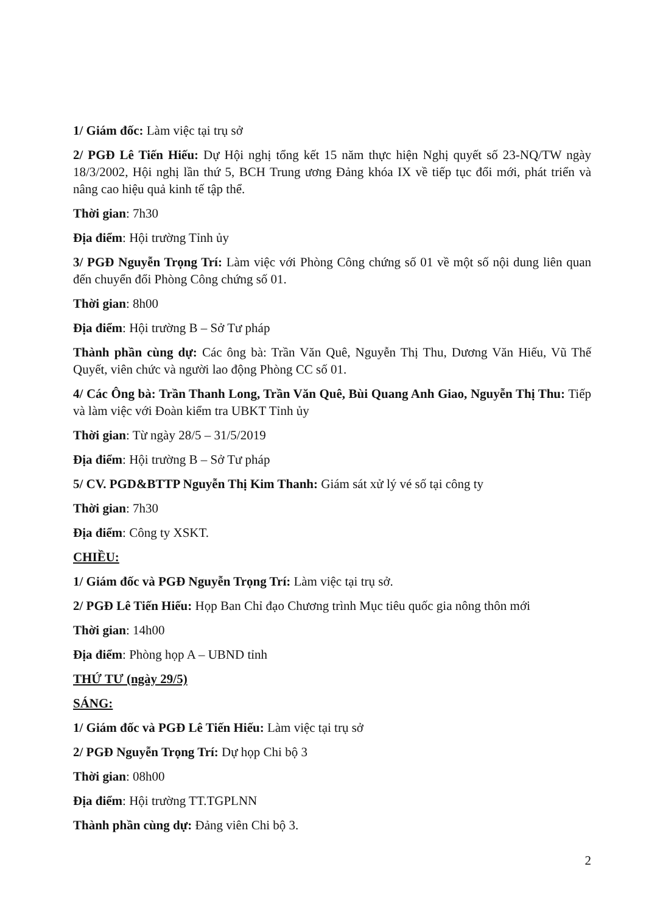1/ Giám đốc: Làm việc tại trụ sở
2/ PGĐ Lê Tiến Hiếu: Dự Hội nghị tổng kết 15 năm thực hiện Nghị quyết số 23-NQ/TW ngày 18/3/2002, Hội nghị lần thứ 5, BCH Trung ương Đảng khóa IX về tiếp tục đổi mới, phát triển và nâng cao hiệu quả kinh tế tập thể.
Thời gian: 7h30
Địa điểm: Hội trường Tỉnh ủy
3/ PGĐ Nguyễn Trọng Trí: Làm việc với Phòng Công chứng số 01 về một số nội dung liên quan đến chuyển đổi Phòng Công chứng số 01.
Thời gian: 8h00
Địa điểm: Hội trường B – Sở Tư pháp
Thành phần cùng dự: Các ông bà: Trần Văn Quê, Nguyễn Thị Thu, Dương Văn Hiếu, Vũ Thế Quyết, viên chức và người lao động Phòng CC số 01.
4/ Các Ông bà: Trần Thanh Long, Trần Văn Quê, Bùi Quang Anh Giao, Nguyễn Thị Thu: Tiếp và làm việc với Đoàn kiểm tra UBKT Tỉnh ủy
Thời gian: Từ ngày 28/5 – 31/5/2019
Địa điểm: Hội trường B – Sở Tư pháp
5/ CV. PGD&BTTP Nguyễn Thị Kim Thanh: Giám sát xử lý vé số tại công ty
Thời gian: 7h30
Địa điểm: Công ty XSKT.
CHIỀU:
1/ Giám đốc và PGĐ Nguyễn Trọng Trí: Làm việc tại trụ sở.
2/ PGĐ Lê Tiến Hiếu: Họp Ban Chỉ đạo Chương trình Mục tiêu quốc gia nông thôn mới
Thời gian: 14h00
Địa điểm: Phòng họp A – UBND tỉnh
THỨ TƯ (ngày 29/5)
SÁNG:
1/ Giám đốc và PGĐ Lê Tiến Hiếu: Làm việc tại trụ sở
2/ PGĐ Nguyễn Trọng Trí: Dự họp Chi bộ 3
Thời gian: 08h00
Địa điểm: Hội trường TT.TGPLNN
Thành phần cùng dự: Đảng viên Chi bộ 3.
2